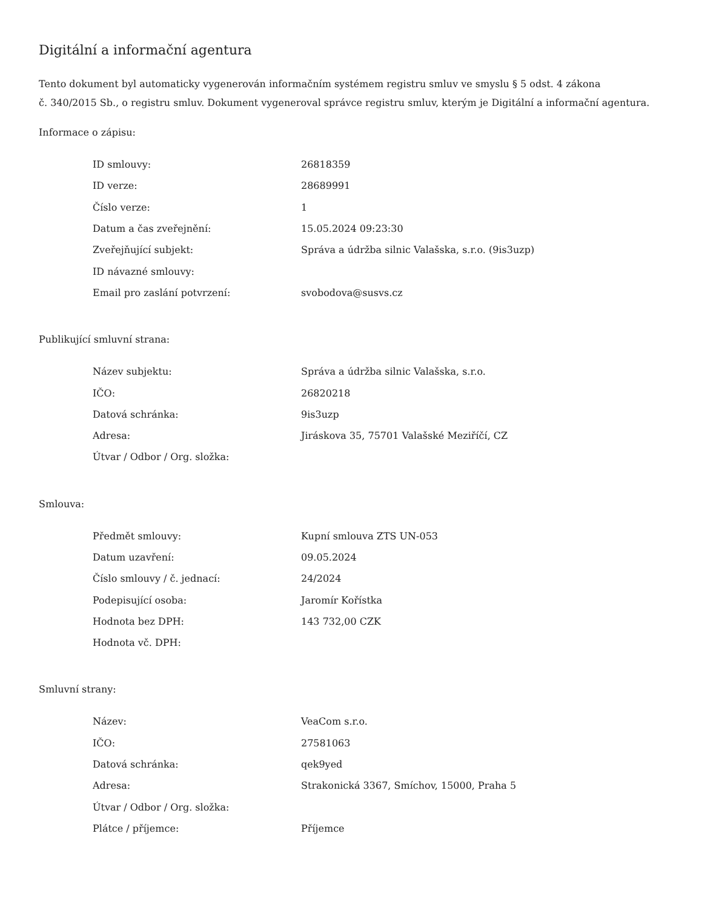Digitální a informační agentura
Tento dokument byl automaticky vygenerován informačním systémem registru smluv ve smyslu § 5 odst. 4 zákona
č. 340/2015 Sb., o registru smluv. Dokument vygeneroval správce registru smluv, kterým je Digitální a informační agentura.
Informace o zápisu:
| ID smlouvy: | 26818359 |
| ID verze: | 28689991 |
| Číslo verze: | 1 |
| Datum a čas zveřejnění: | 15.05.2024 09:23:30 |
| Zveřejňující subjekt: | Správa a údržba silnic Valašska, s.r.o. (9is3uzp) |
| ID návazné smlouvy: | |
| Email pro zaslání potvrzení: | svobodova@susvs.cz |
Publikující smluvní strana:
| Název subjektu: | Správa a údržba silnic Valašska, s.r.o. |
| IČO: | 26820218 |
| Datová schránka: | 9is3uzp |
| Adresa: | Jiráskova 35, 75701 Valašské Meziříčí, CZ |
| Útvar / Odbor / Org. složka: | |
Smlouva:
| Předmět smlouvy: | Kupní smlouva ZTS UN-053 |
| Datum uzavření: | 09.05.2024 |
| Číslo smlouvy / č. jednací: | 24/2024 |
| Podepisující osoba: | Jaromír Kořístka |
| Hodnota bez DPH: | 143 732,00 CZK |
| Hodnota vč. DPH: | |
Smluvní strany:
| Název: | VeaCom s.r.o. |
| IČO: | 27581063 |
| Datová schránka: | qek9yed |
| Adresa: | Strakonická 3367, Smíchov, 15000, Praha 5 |
| Útvar / Odbor / Org. složka: | |
| Plátce / příjemce: | Příjemce |